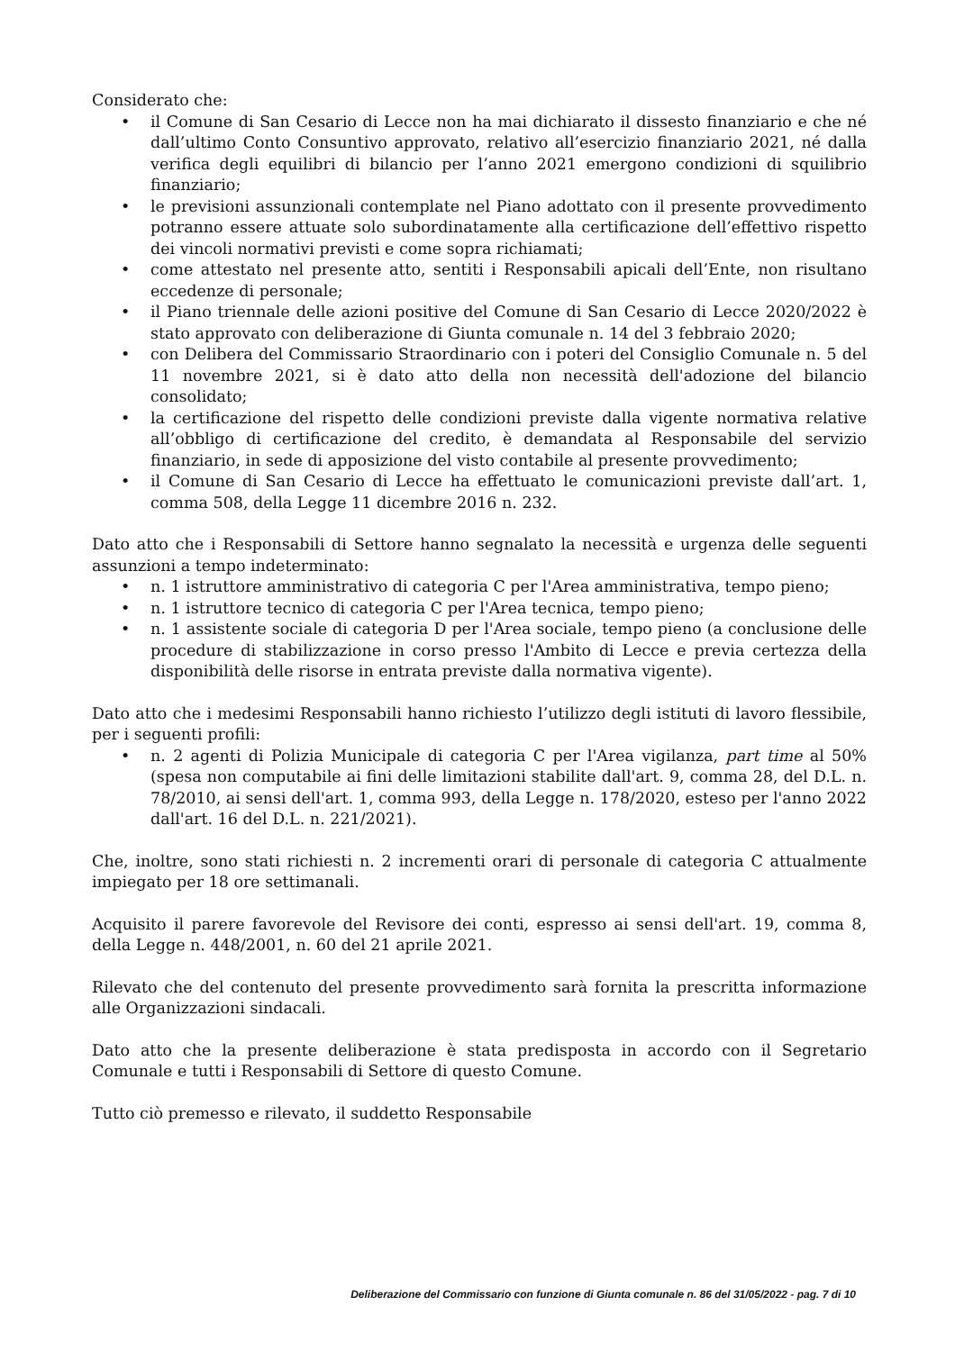Considerato che:
• il Comune di San Cesario di Lecce non ha mai dichiarato il dissesto finanziario e che né dall’ultimo Conto Consuntivo approvato, relativo all’esercizio finanziario 2021, né dalla verifica degli equilibri di bilancio per l’anno 2021 emergono condizioni di squilibrio finanziario;
• le previsioni assunzionali contemplate nel Piano adottato con il presente provvedimento potranno essere attuate solo subordinatamente alla certificazione dell’effettivo rispetto dei vincoli normativi previsti e come sopra richiamati;
• come attestato nel presente atto, sentiti i Responsabili apicali dell’Ente, non risultano eccedenze di personale;
• il Piano triennale delle azioni positive del Comune di San Cesario di Lecce 2020/2022 è stato approvato con deliberazione di Giunta comunale n. 14 del 3 febbraio 2020;
• con Delibera del Commissario Straordinario con i poteri del Consiglio Comunale n. 5 del 11 novembre 2021, si è dato atto della non necessità dell'adozione del bilancio consolidato;
• la certificazione del rispetto delle condizioni previste dalla vigente normativa relative all’obbligo di certificazione del credito, è demandata al Responsabile del servizio finanziario, in sede di apposizione del visto contabile al presente provvedimento;
• il Comune di San Cesario di Lecce ha effettuato le comunicazioni previste dall’art. 1, comma 508, della Legge 11 dicembre 2016 n. 232.
Dato atto che i Responsabili di Settore hanno segnalato la necessità e urgenza delle seguenti assunzioni a tempo indeterminato:
• n. 1 istruttore amministrativo di categoria C per l'Area amministrativa, tempo pieno;
• n. 1 istruttore tecnico di categoria C per l'Area tecnica, tempo pieno;
• n. 1 assistente sociale di categoria D per l'Area sociale, tempo pieno (a conclusione delle procedure di stabilizzazione in corso presso l'Ambito di Lecce e previa certezza della disponibilità delle risorse in entrata previste dalla normativa vigente).
Dato atto che i medesimi Responsabili hanno richiesto l’utilizzo degli istituti di lavoro flessibile, per i seguenti profili:
• n. 2 agenti di Polizia Municipale di categoria C per l'Area vigilanza, part time al 50% (spesa non computabile ai fini delle limitazioni stabilite dall'art. 9, comma 28, del D.L. n. 78/2010, ai sensi dell'art. 1, comma 993, della Legge n. 178/2020, esteso per l'anno 2022 dall'art. 16 del D.L. n. 221/2021).
Che, inoltre, sono stati richiesti n. 2 incrementi orari di personale di categoria C attualmente impiegato per 18 ore settimanali.
Acquisito il parere favorevole del Revisore dei conti, espresso ai sensi dell'art. 19, comma 8, della Legge n. 448/2001, n. 60 del 21 aprile 2021.
Rilevato che del contenuto del presente provvedimento sarà fornita la prescritta informazione alle Organizzazioni sindacali.
Dato atto che la presente deliberazione è stata predisposta in accordo con il Segretario Comunale e tutti i Responsabili di Settore di questo Comune.
Tutto ciò premesso e rilevato, il suddetto Responsabile
Deliberazione del Commissario con funzione di Giunta comunale n. 86 del 31/05/2022 - pag. 7 di 10